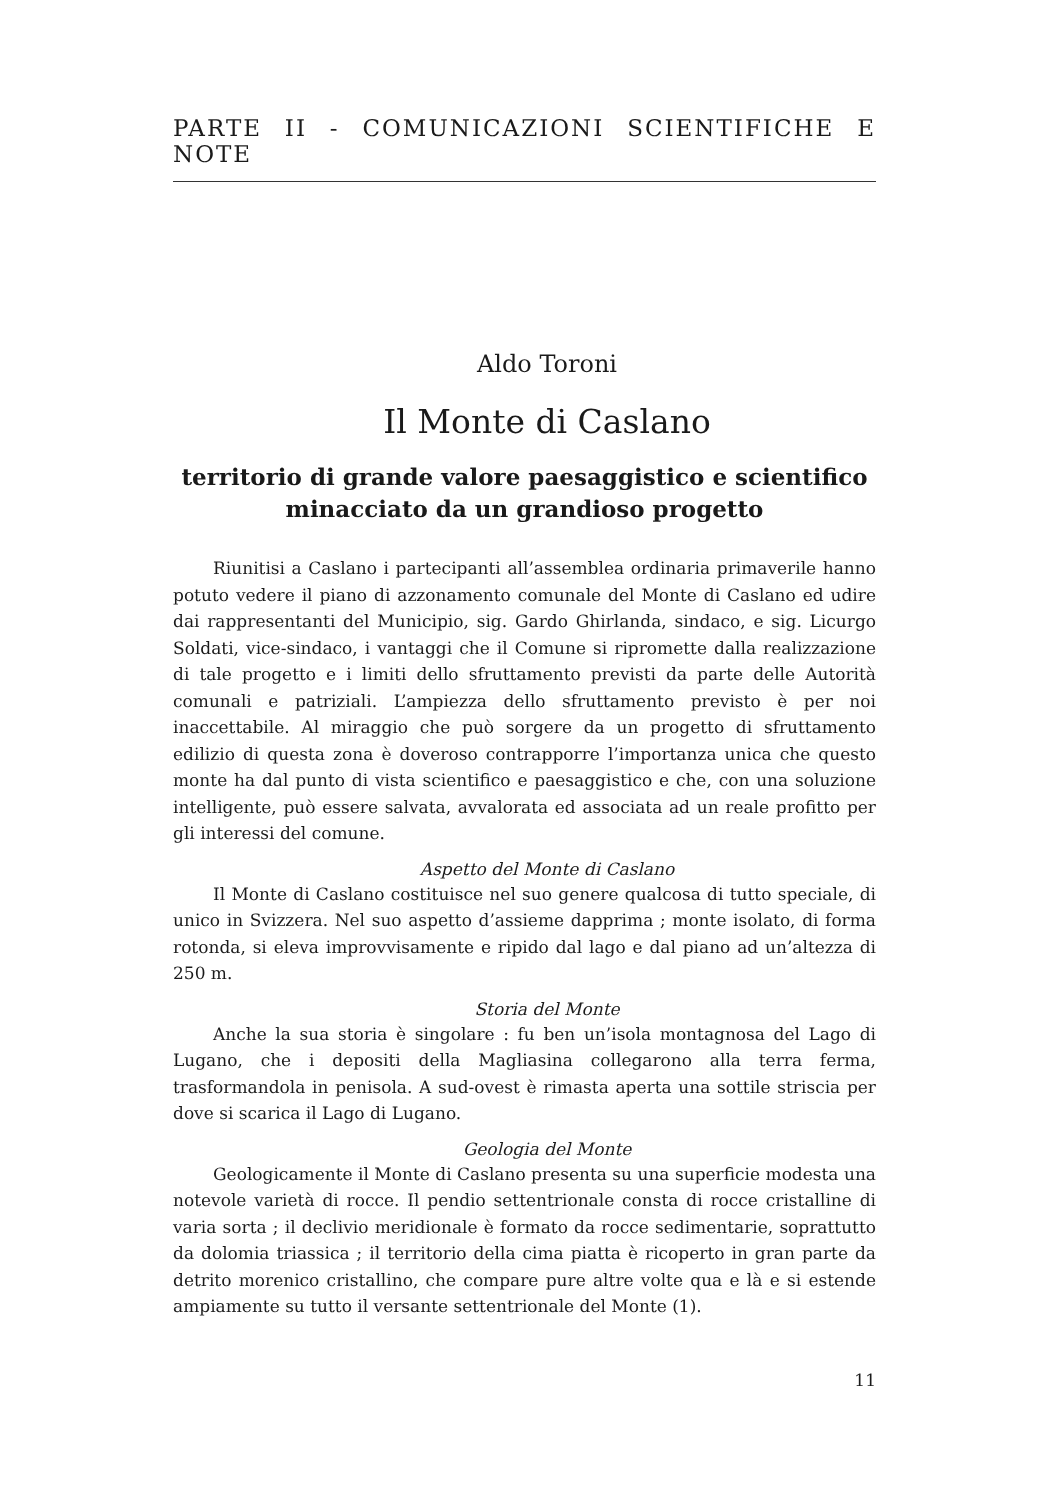PARTE II - COMUNICAZIONI SCIENTIFICHE E NOTE
Aldo Toroni
Il Monte di Caslano
territorio di grande valore paesaggistico e scientifico
minacciato da un grandioso progetto
Riunitisi a Caslano i partecipanti all’assemblea ordinaria primaverile hanno potuto vedere il piano di azzonamento comunale del Monte di Caslano ed udire dai rappresentanti del Municipio, sig. Gardo Ghirlanda, sindaco, e sig. Licurgo Soldati, vice-sindaco, i vantaggi che il Comune si ripromette dalla realizzazione di tale progetto e i limiti dello sfruttamento previsti da parte delle Autorità comunali e patriziali. L’ampiezza dello sfruttamento previsto è per noi inaccettabile. Al miraggio che può sorgere da un progetto di sfruttamento edilizio di questa zona è doveroso contrapporre l’importanza unica che questo monte ha dal punto di vista scientifico e paesaggistico e che, con una soluzione intelligente, può essere salvata, avvalorata ed associata ad un reale profitto per gli interessi del comune.
Aspetto del Monte di Caslano
Il Monte di Caslano costituisce nel suo genere qualcosa di tutto speciale, di unico in Svizzera. Nel suo aspetto d’assieme dapprima ; monte isolato, di forma rotonda, si eleva improvvisamente e ripido dal lago e dal piano ad un’altezza di 250 m.
Storia del Monte
Anche la sua storia è singolare : fu ben un’isola montagnosa del Lago di Lugano, che i depositi della Magliasina collegarono alla terra ferma, trasformandola in penisola. A sud-ovest è rimasta aperta una sottile striscia per dove si scarica il Lago di Lugano.
Geologia del Monte
Geologicamente il Monte di Caslano presenta su una superficie modesta una notevole varietà di rocce. Il pendio settentrionale consta di rocce cristalline di varia sorta ; il declivio meridionale è formato da rocce sedimentarie, soprattutto da dolomia triassica ; il territorio della cima piatta è ricoperto in gran parte da detrito morenico cristallino, che compare pure altre volte qua e là e si estende ampiamente su tutto il versante settentrionale del Monte (1).
11